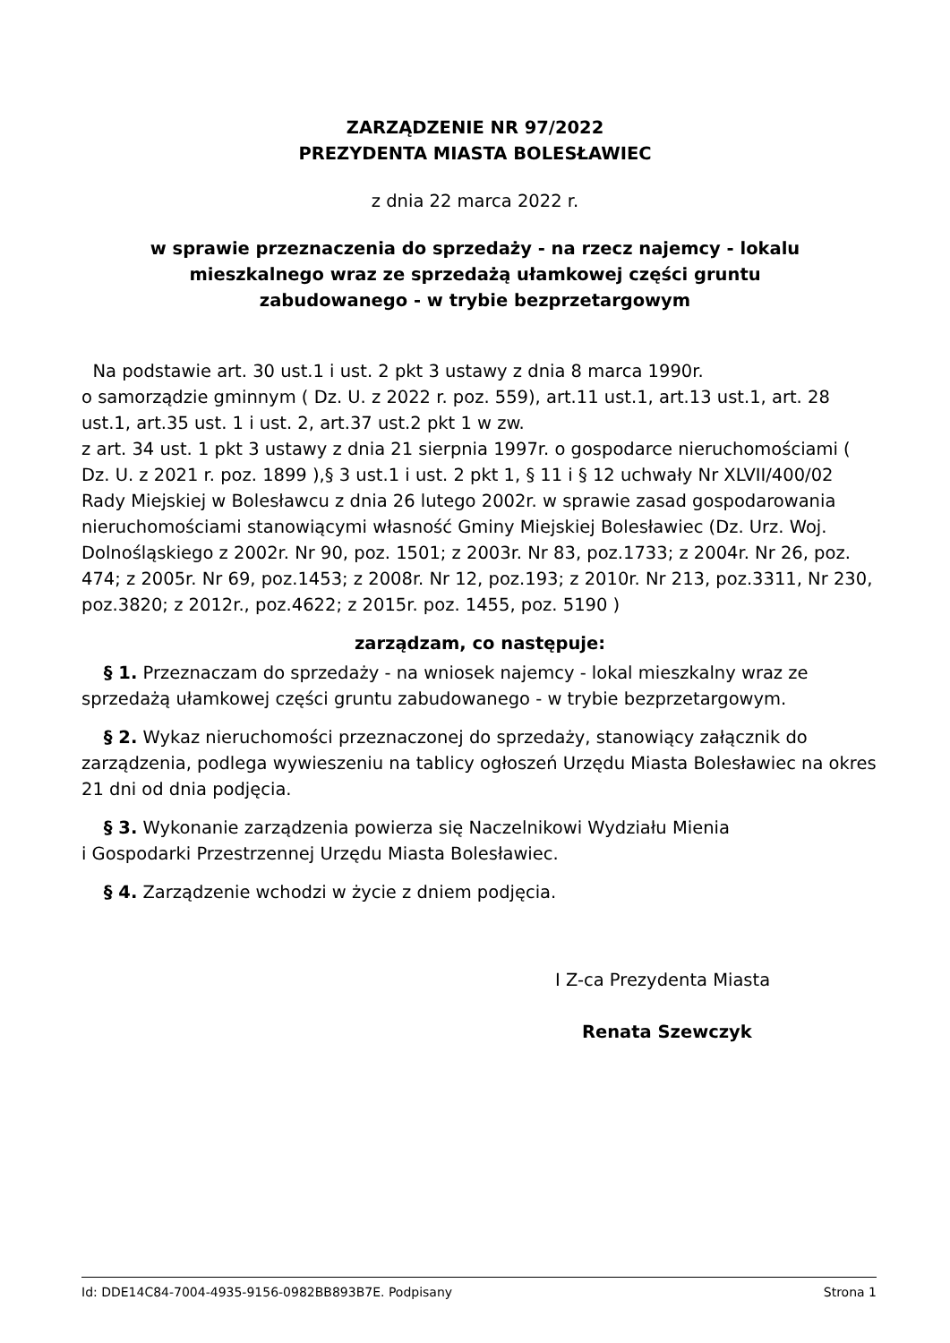ZARZĄDZENIE NR 97/2022
PREZYDENTA MIASTA BOLESŁAWIEC
z dnia 22 marca 2022 r.
w sprawie przeznaczenia do sprzedaży - na rzecz najemcy - lokalu
mieszkalnego wraz ze sprzedażą ułamkowej części gruntu
zabudowanego - w trybie bezprzetargowym
Na podstawie art. 30 ust.1 i ust. 2 pkt 3 ustawy z dnia 8 marca 1990r.
o samorządzie gminnym ( Dz. U. z 2022 r. poz. 559), art.11 ust.1, art.13 ust.1, art. 28 ust.1, art.35 ust. 1 i ust. 2, art.37 ust.2 pkt 1 w zw.
z art. 34 ust. 1 pkt 3 ustawy z dnia 21 sierpnia 1997r. o gospodarce nieruchomościami ( Dz. U. z 2021 r. poz. 1899 ),§ 3 ust.1 i ust. 2 pkt 1, § 11 i § 12 uchwały Nr XLVII/400/02 Rady Miejskiej w Bolesławcu z dnia 26 lutego 2002r. w sprawie zasad gospodarowania nieruchomościami stanowiącymi własność Gminy Miejskiej Bolesławiec (Dz. Urz. Woj. Dolnośląskiego z 2002r. Nr 90, poz. 1501; z 2003r. Nr 83, poz.1733; z 2004r. Nr 26, poz. 474; z 2005r. Nr 69, poz.1453; z 2008r. Nr 12, poz.193; z 2010r. Nr 213, poz.3311, Nr 230, poz.3820; z 2012r., poz.4622; z 2015r. poz. 1455, poz. 5190 )
zarządzam, co następuje:
§ 1. Przeznaczam do sprzedaży - na wniosek najemcy - lokal mieszkalny wraz ze sprzedażą ułamkowej części gruntu zabudowanego - w trybie bezprzetargowym.
§ 2. Wykaz nieruchomości przeznaczonej do sprzedaży, stanowiący załącznik do zarządzenia, podlega wywieszeniu na tablicy ogłoszeń Urzędu Miasta Bolesławiec na okres 21 dni od dnia podjęcia.
§ 3. Wykonanie zarządzenia powierza się Naczelnikowi Wydziału Mienia
i Gospodarki Przestrzennej Urzędu Miasta Bolesławiec.
§ 4. Zarządzenie wchodzi w życie z dniem podjęcia.
I Z-ca Prezydenta Miasta
Renata Szewczyk
Id: DDE14C84-7004-4935-9156-0982BB893B7E. Podpisany Strona 1